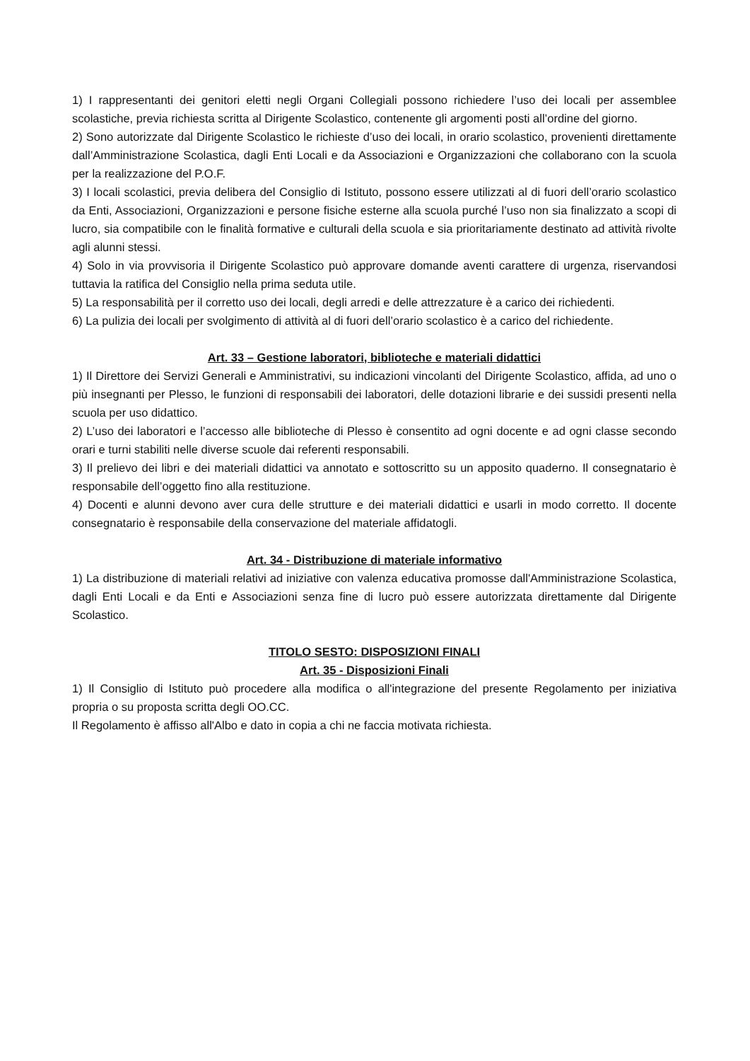1) I rappresentanti dei genitori eletti negli Organi Collegiali possono richiedere l’uso dei locali per assemblee scolastiche, previa richiesta scritta al Dirigente Scolastico, contenente gli argomenti posti all’ordine del giorno.
2) Sono autorizzate dal Dirigente Scolastico le richieste d’uso dei locali, in orario scolastico, provenienti direttamente dall’Amministrazione Scolastica, dagli Enti Locali e da Associazioni e Organizzazioni che collaborano con la scuola per la realizzazione del P.O.F.
3) I locali scolastici, previa delibera del Consiglio di Istituto, possono essere utilizzati al di fuori dell’orario scolastico da Enti, Associazioni, Organizzazioni e persone fisiche esterne alla scuola purché l’uso non sia finalizzato a scopi di lucro, sia compatibile con le finalità formative e culturali della scuola e sia prioritariamente destinato ad attività rivolte agli alunni stessi.
4) Solo in via provvisoria il Dirigente Scolastico può approvare domande aventi carattere di urgenza, riservandosi tuttavia la ratifica del Consiglio nella prima seduta utile.
5) La responsabilità per il corretto uso dei locali, degli arredi e delle attrezzature è a carico dei richiedenti.
6) La pulizia dei locali per svolgimento di attività al di fuori dell’orario scolastico è a carico del richiedente.
Art. 33 – Gestione laboratori, biblioteche e materiali didattici
1) Il Direttore dei Servizi Generali e Amministrativi, su indicazioni vincolanti del Dirigente Scolastico, affida, ad uno o più insegnanti per Plesso, le funzioni di responsabili dei laboratori, delle dotazioni librarie e dei sussidi presenti nella scuola per uso didattico.
2) L’uso dei laboratori e l’accesso alle biblioteche di Plesso è consentito ad ogni docente e ad ogni classe secondo orari e turni stabiliti nelle diverse scuole dai referenti responsabili.
3) Il prelievo dei libri e dei materiali didattici va annotato e sottoscritto su un apposito quaderno. Il consegnatario è responsabile dell’oggetto fino alla restituzione.
4) Docenti e alunni devono aver cura delle strutture e dei materiali didattici e usarli in modo corretto. Il docente consegnatario è responsabile della conservazione del materiale affidatogli.
Art. 34 - Distribuzione di materiale informativo
1) La distribuzione di materiali relativi ad iniziative con valenza educativa promosse dall'Amministrazione Scolastica, dagli Enti Locali e da Enti e Associazioni senza fine di lucro può essere autorizzata direttamente dal Dirigente Scolastico.
TITOLO SESTO: DISPOSIZIONI FINALI
Art. 35 - Disposizioni Finali
1) Il Consiglio di Istituto può procedere alla modifica o all'integrazione del presente Regolamento per iniziativa propria o su proposta scritta degli OO.CC.
Il Regolamento è affisso all'Albo e dato in copia a chi ne faccia motivata richiesta.